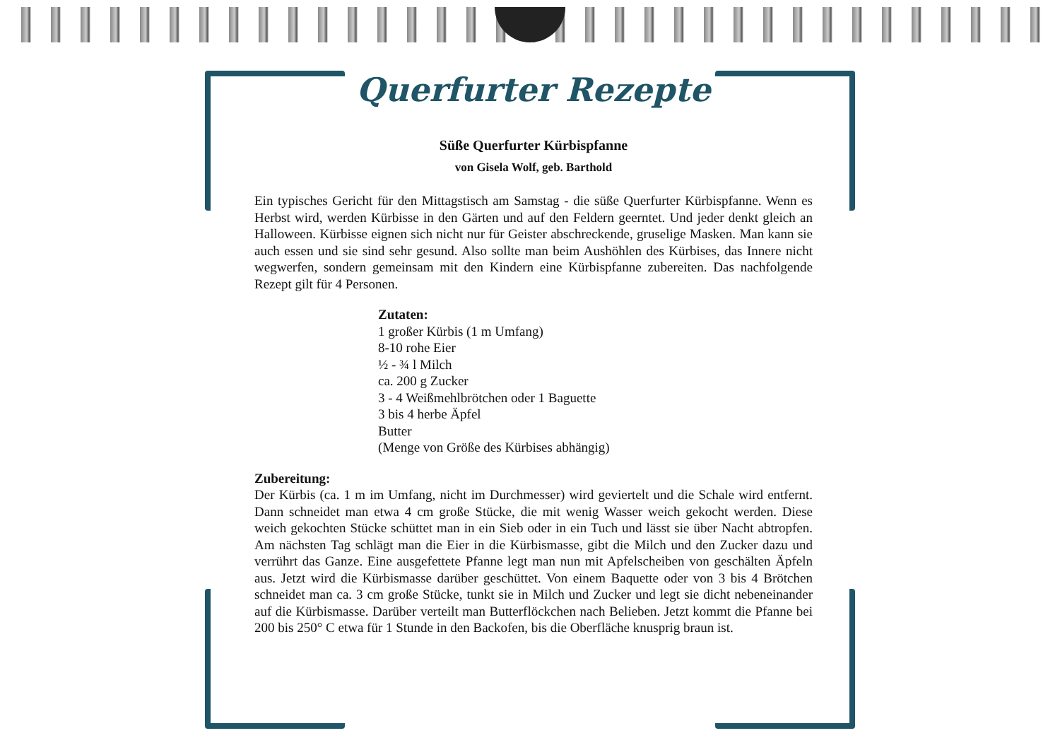Querfurter Rezepte
Süße Querfurter Kürbispfanne
von Gisela Wolf, geb. Barthold
Ein typisches Gericht für den Mittagstisch am Samstag - die süße Querfurter Kürbispfanne. Wenn es Herbst wird, werden Kürbisse in den Gärten und auf den Feldern geerntet. Und jeder denkt gleich an Halloween. Kürbisse eignen sich nicht nur für Geister abschreckende, gruselige Masken. Man kann sie auch essen und sie sind sehr gesund. Also sollte man beim Aushöhlen des Kürbises, das Innere nicht wegwerfen, sondern gemeinsam mit den Kindern eine Kürbispfanne zubereiten. Das nachfolgende Rezept gilt für 4 Personen.
Zutaten:
1 großer Kürbis (1 m Umfang)
8-10 rohe Eier
½ - ¾ l Milch
ca. 200 g Zucker
3 - 4 Weißmehlbrötchen oder 1 Baguette
3 bis 4 herbe Äpfel
Butter
(Menge von Größe des Kürbises abhängig)
Zubereitung:
Der Kürbis (ca. 1 m im Umfang, nicht im Durchmesser) wird geviertelt und die Schale wird entfernt. Dann schneidet man etwa 4 cm große Stücke, die mit wenig Wasser weich gekocht werden. Diese weich gekochten Stücke schüttet man in ein Sieb oder in ein Tuch und lässt sie über Nacht abtropfen. Am nächsten Tag schlägt man die Eier in die Kürbismasse, gibt die Milch und den Zucker dazu und verrührt das Ganze. Eine ausgefettete Pfanne legt man nun mit Apfelscheiben von geschälten Äpfeln aus. Jetzt wird die Kürbismasse darüber geschüttet. Von einem Baquette oder von 3 bis 4 Brötchen schneidet man ca. 3 cm große Stücke, tunkt sie in Milch und Zucker und legt sie dicht nebeneinander auf die Kürbismasse. Darüber verteilt man Butterflöckchen nach Belieben. Jetzt kommt die Pfanne bei 200 bis 250° C etwa für 1 Stunde in den Backofen, bis die Oberfläche knusprig braun ist.